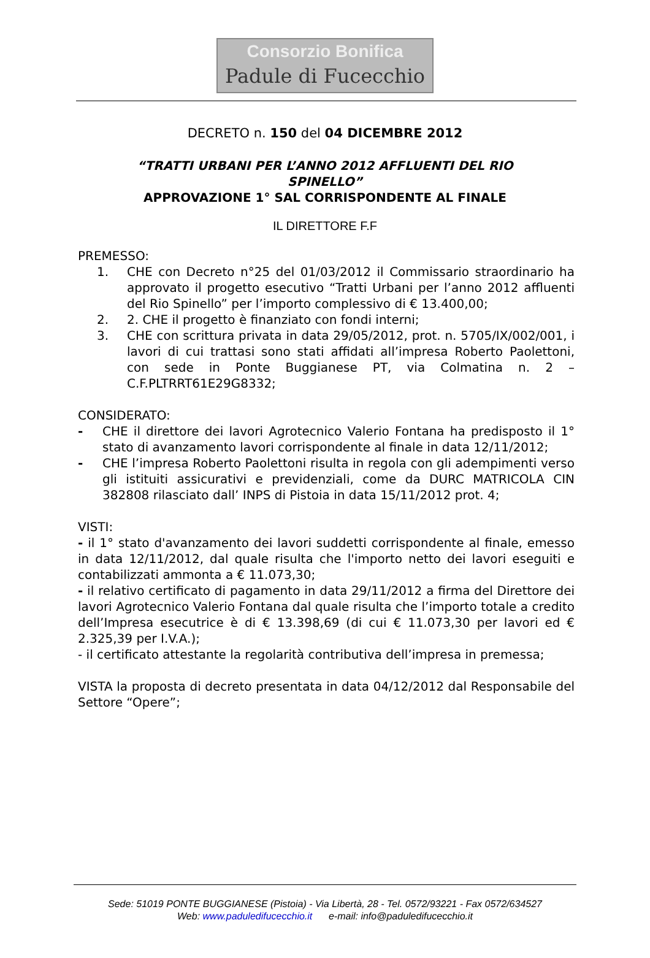Consorzio Bonifica
Padule di Fucecchio
DECRETO n. 150 del 04 DICEMBRE 2012
“TRATTI URBANI PER L’ANNO 2012 AFFLUENTI DEL RIO
SPINELLO”
APPROVAZIONE 1° SAL CORRISPONDENTE AL FINALE
IL DIRETTORE F.F
PREMESSO:
1. CHE con Decreto n°25 del 01/03/2012 il Commissario straordinario ha approvato il progetto esecutivo “Tratti Urbani per l’anno 2012 affluenti del Rio Spinello” per l’importo complessivo di € 13.400,00;
2. 2. CHE il progetto è finanziato con fondi interni;
3. CHE con scrittura privata in data 29/05/2012, prot. n. 5705/IX/002/001, i lavori di cui trattasi sono stati affidati all’impresa Roberto Paolettoni, con sede in Ponte Buggianese PT, via Colmatina n. 2 – C.F.PLTRRT61E29G8332;
CONSIDERATO:
- CHE il direttore dei lavori Agrotecnico Valerio Fontana ha predisposto il 1° stato di avanzamento lavori corrispondente al finale in data 12/11/2012;
- CHE l’impresa Roberto Paolettoni risulta in regola con gli adempimenti verso gli istituiti assicurativi e previdenziali, come da DURC MATRICOLA CIN 382808 rilasciato dall’ INPS di Pistoia in data 15/11/2012 prot. 4;
VISTI:
- il 1° stato d'avanzamento dei lavori suddetti corrispondente al finale, emesso in data 12/11/2012, dal quale risulta che l'importo netto dei lavori eseguiti e contabilizzati ammonta a € 11.073,30;
- il relativo certificato di pagamento in data 29/11/2012 a firma del Direttore dei lavori Agrotecnico Valerio Fontana dal quale risulta che l’importo totale a credito dell’Impresa esecutrice è di € 13.398,69 (di cui € 11.073,30 per lavori ed € 2.325,39 per I.V.A.);
- il certificato attestante la regolarità contributiva dell’impresa in premessa;
VISTA la proposta di decreto presentata in data 04/12/2012 dal Responsabile del Settore “Opere”;
Sede: 51019 PONTE BUGGIANESE (Pistoia) - Via Libertà, 28 - Tel. 0572/93221 - Fax 0572/634527
Web: www.paduledifucecchio.it e-mail: info@paduledifucecchio.it